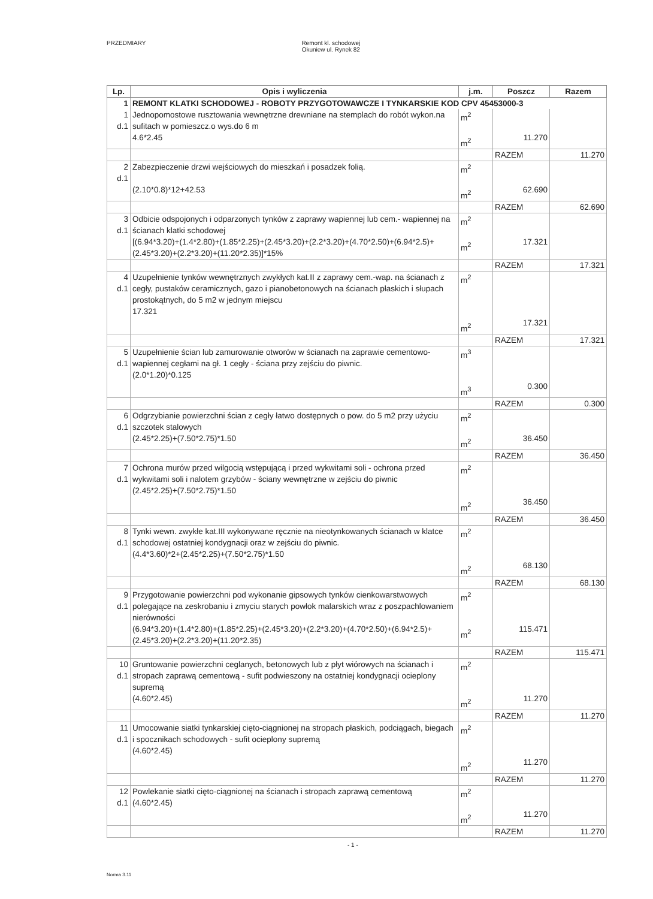PRZEDMIARY Remont kl. schodowej
Okuniew ul. Rynek 82
| Lp. | Opis i wyliczenia | j.m. | Poszcz | Razem |
| --- | --- | --- | --- | --- |
| 1 | REMONT KLATKI SCHODOWEJ - ROBOTY PRZYGOTOWAWCZE I TYNKARSKIE KOD CPV 45453000-3 | | | |
| 1 d.1 | Jednopomostowe rusztowania wewnętrzne drewniane na stemplach do robót wykon.na sufitach w pomieszcz.o wys.do 6 m 4.6*2.45 | m<sup>2</sup> m<sup>2</sup> | 11.270 | |
| | | | RAZEM | 11.270 |
| 2 d.1 | Zabezpieczenie drzwi wejściowych do mieszkań i posadzek folią. (2.10*0.8)*12+42.53 | m<sup>2</sup> m<sup>2</sup> | 62.690 | |
| | | | RAZEM | 62.690 |
| 3 d.1 | Odbicie odspojonych i odparzonych tynków z zaprawy wapiennej lub cem.- wapiennej na ścianach klatki schodowej [(6.94*3.20)+(1.4*2.80)+(1.85*2.25)+(2.45*3.20)+(2.2*3.20)+(4.70*2.50)+(6.94*2.5)+(2.45*3.20)+(2.2*3.20)+(11.20*2.35)]*15% | m<sup>2</sup> m<sup>2</sup> | 17.321 | |
| | | | RAZEM | 17.321 |
| 4 d.1 | Uzupełnienie tynków wewnętrznych zwykłych kat.II z zaprawy cem.-wap. na ścianach z cegły, pustaków ceramicznych, gazo i pianobetonowych na ścianach płaskich i słupach prostokątnych, do 5 m2 w jednym miejscu 17.321 | m<sup>2</sup> m<sup>2</sup> | 17.321 | |
| | | | RAZEM | 17.321 |
| 5 d.1 | Uzupełnienie ścian lub zamurowanie otworów w ścianach na zaprawie cementowo-wapiennej cegłami na gł. 1 cegły - ściana przy zejściu do piwnic. (2.0*1.20)*0.125 | m<sup>3</sup> m<sup>3</sup> | 0.300 | |
| | | | RAZEM | 0.300 |
| 6 d.1 | Odgrzybianie powierzchni ścian z cegły łatwo dostępnych o pow. do 5 m2 przy użyciu szczotek stalowych (2.45*2.25)+(7.50*2.75)*1.50 | m<sup>2</sup> m<sup>2</sup> | 36.450 | |
| | | | RAZEM | 36.450 |
| 7 d.1 | Ochrona murów przed wilgocią wstępującą i przed wykwitami soli - ochrona przed wykwitami soli i nalotem grzybów - ściany wewnętrzne w zejściu do piwnic (2.45*2.25)+(7.50*2.75)*1.50 | m<sup>2</sup> m<sup>2</sup> | 36.450 | |
| | | | RAZEM | 36.450 |
| 8 d.1 | Tynki wewn. zwykłe kat.III wykonywane ręcznie na nieotynkowanych ścianach w klatce schodowej ostatniej kondygnacji oraz w zejściu do piwnic. (4.4*3.60)*2+(2.45*2.25)+(7.50*2.75)*1.50 | m<sup>2</sup> m<sup>2</sup> | 68.130 | |
| | | | RAZEM | 68.130 |
| 9 d.1 | Przygotowanie powierzchni pod wykonanie gipsowych tynków cienkowarstwowych polegające na zeskrobaniu i zmyciu starych powłok malarskich wraz z poszpachlowaniem nierówności (6.94*3.20)+(1.4*2.80)+(1.85*2.25)+(2.45*3.20)+(2.2*3.20)+(4.70*2.50)+(6.94*2.5)+(2.45*3.20)+(2.2*3.20)+(11.20*2.35) | m<sup>2</sup> m<sup>2</sup> | 115.471 | |
| | | | RAZEM | 115.471 |
| 10 d.1 | Gruntowanie powierzchni ceglanych, betonowych lub z płyt wiórowych na ścianach i stropach zaprawą cementową - sufit podwieszony na ostatniej kondygnacji ocieplony supremą (4.60*2.45) | m<sup>2</sup> m<sup>2</sup> | 11.270 | |
| | | | RAZEM | 11.270 |
| 11 d.1 | Umocowanie siatki tynkarskiej cięto-ciągnionej na stropach płaskich, podciągach, biegach i spocznikach schodowych - sufit ocieplony supremą (4.60*2.45) | m<sup>2</sup> m<sup>2</sup> | 11.270 | |
| | | | RAZEM | 11.270 |
| 12 d.1 | Powlekanie siatki cięto-ciągnionej na ścianach i stropach zaprawą cementową (4.60*2.45) | m<sup>2</sup> m<sup>2</sup> | 11.270 | |
| | | | RAZEM | 11.270 |
- 1 -
Norma 3.11